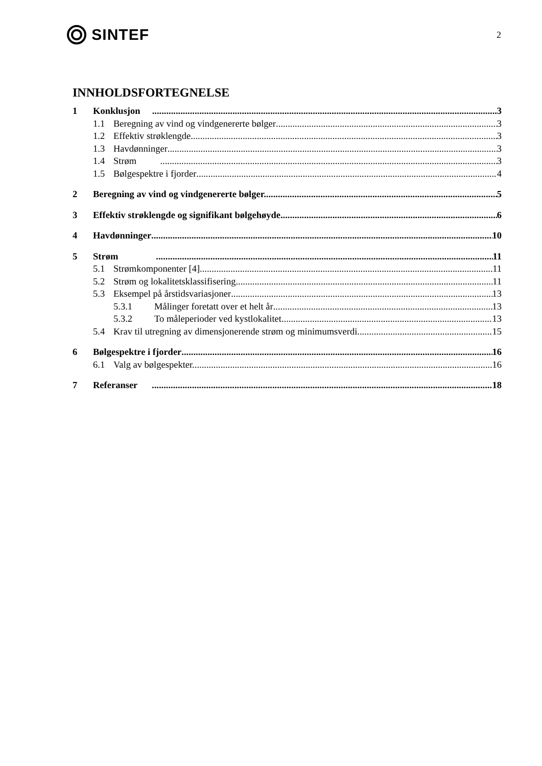SINTEF
2
INNHOLDSFORTEGNELSE
1 Konklusjon 3
1.1 Beregning av vind og vindgenererte bølger 3
1.2 Effektiv strøklengde 3
1.3 Havdønninger 3
1.4 Strøm 3
1.5 Bølgespektre i fjorder 4
2 Beregning av vind og vindgenererte bølger. 5
3 Effektiv strøklengde og signifikant bølgehøyde 6
4 Havdønninger 10
5 Strøm 11
5.1 Strømkomponenter [4] 11
5.2 Strøm og lokalitetsklassifisering 11
5.3 Eksempel på årstidsvariasjoner 13
5.3.1 Målinger foretatt over et helt år 13
5.3.2 To måleperioder ved kystlokalitet 13
5.4 Krav til utregning av dimensjonerende strøm og minimumsverdi 15
6 Bølgespektre i fjorder 16
6.1 Valg av bølgespekter. 16
7 Referanser 18